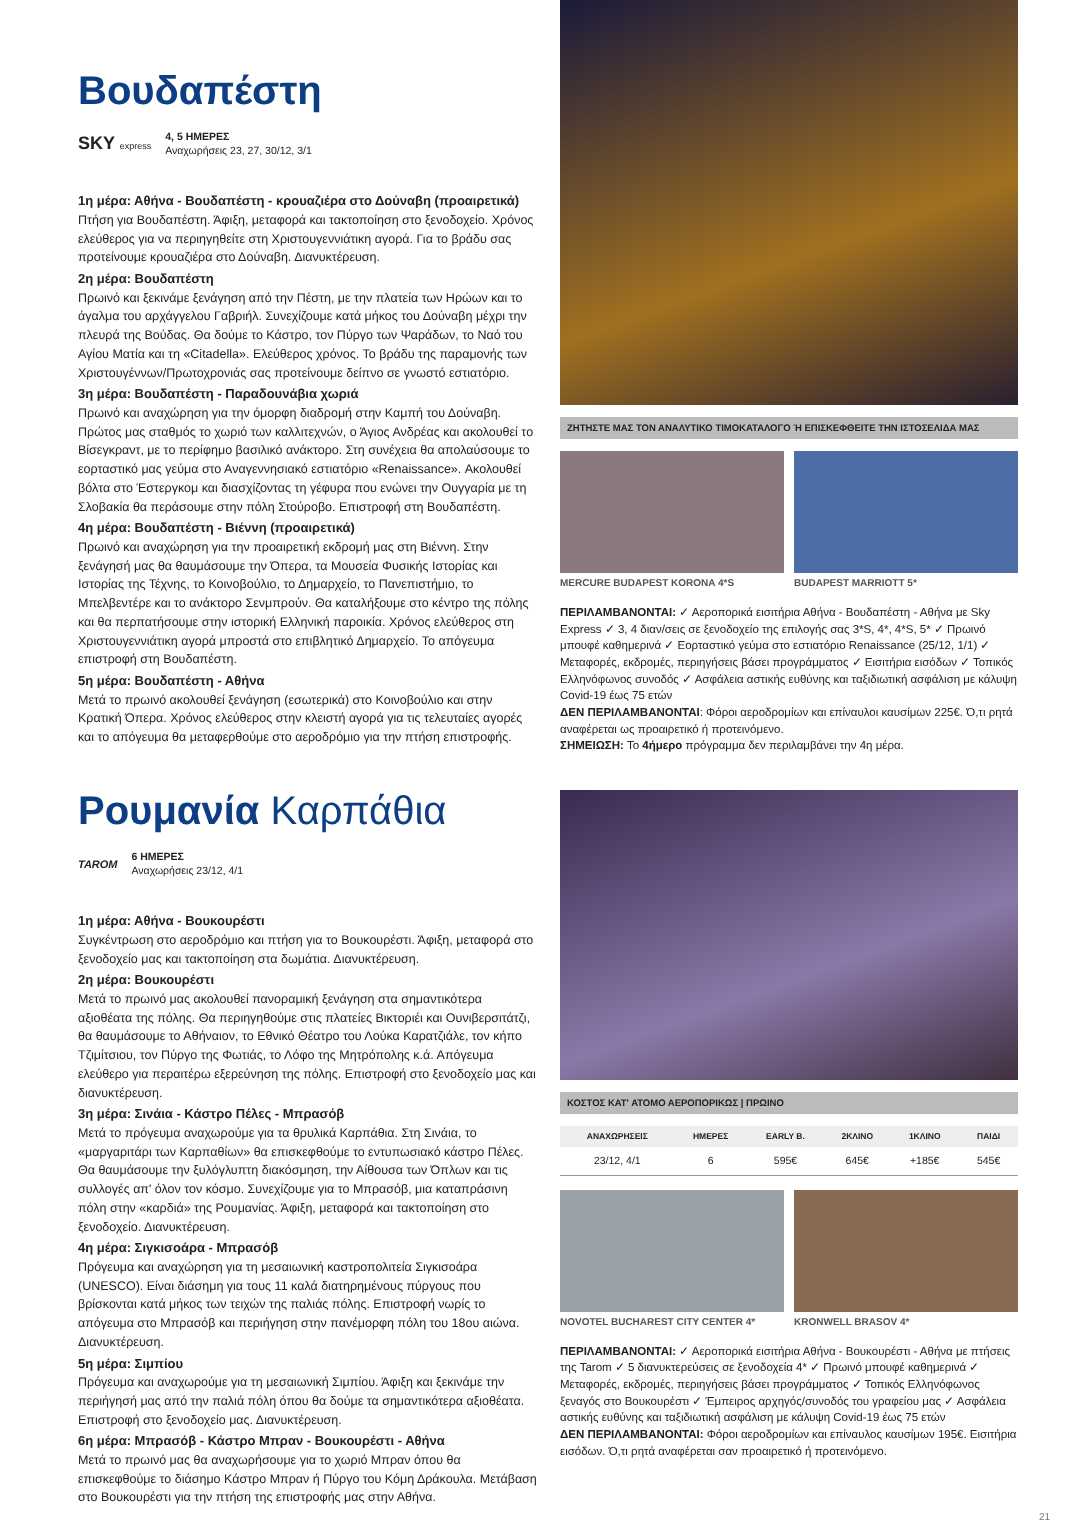Βουδαπέστη
SKY express 4, 5 ΗΜΕΡΕΣ
Αναχωρήσεις 23, 27, 30/12, 3/1
1η μέρα: Αθήνα - Βουδαπέστη - κρουαζιέρα στο Δούναβη (προαιρετικά)
Πτήση για Βουδαπέστη. Άφιξη, μεταφορά και τακτοποίηση στο ξενοδοχείο. Χρόνος ελεύθερος για να περιηγηθείτε στη Χριστουγεννιάτικη αγορά. Για το βράδυ σας προτείνουμε κρουαζιέρα στο Δούναβη. Διανυκτέρευση.
2η μέρα: Βουδαπέστη
Πρωινό και ξεκινάμε ξενάγηση από την Πέστη, με την πλατεία των Ηρώων και το άγαλμα του αρχάγγελου Γαβριήλ. Συνεχίζουμε κατά μήκος του Δούναβη μέχρι την πλευρά της Βούδας. Θα δούμε το Κάστρο, τον Πύργο των Ψαράδων, το Ναό του Αγίου Ματία και τη «Citadella». Ελεύθερος χρόνος. Το βράδυ της παραμονής των Χριστουγέννων/Πρωτοχρονιάς σας προτείνουμε δείπνο σε γνωστό εστιατόριο.
3η μέρα: Βουδαπέστη - Παραδουνάβια χωριά
Πρωινό και αναχώρηση για την όμορφη διαδρομή στην Καμπή του Δούναβη. Πρώτος μας σταθμός το χωριό των καλλιτεχνών, ο Άγιος Ανδρέας και ακολουθεί το Βίσεγκραντ, με το περίφημο βασιλικό ανάκτορο. Στη συνέχεια θα απολαύσουμε το εορταστικό μας γεύμα στο Αναγεννησιακό εστιατόριο «Renaissance». Ακολουθεί βόλτα στο Έστεργκομ και διασχίζοντας τη γέφυρα που ενώνει την Ουγγαρία με τη Σλοβακία θα περάσουμε στην πόλη Στούροβο. Επιστροφή στη Βουδαπέστη.
4η μέρα: Βουδαπέστη - Βιέννη (προαιρετικά)
Πρωινό και αναχώρηση για την προαιρετική εκδρομή μας στη Βιέννη. Στην ξενάγησή μας θα θαυμάσουμε την Όπερα, τα Μουσεία Φυσικής Ιστορίας και Ιστορίας της Τέχνης, το Κοινοβούλιο, το Δημαρχείο, το Πανεπιστήμιο, το Μπελβεντέρε και το ανάκτορο Σενμπρούν. Θα καταλήξουμε στο κέντρο της πόλης και θα περπατήσουμε στην ιστορική Ελληνική παροικία. Χρόνος ελεύθερος στη Χριστουγεννιάτικη αγορά μπροστά στο επιβλητικό Δημαρχείο. Το απόγευμα επιστροφή στη Βουδαπέστη.
5η μέρα: Βουδαπέστη - Αθήνα
Μετά το πρωινό ακολουθεί ξενάγηση (εσωτερικά) στο Κοινοβούλιο και στην Κρατική Όπερα. Χρόνος ελεύθερος στην κλειστή αγορά για τις τελευταίες αγορές και το απόγευμα θα μεταφερθούμε στο αεροδρόμιο για την πτήση επιστροφής.
ΖΗΤΗΣΤΕ ΜΑΣ ΤΟΝ ΑΝΑΛΥΤΙΚΟ ΤΙΜΟΚΑΤΑΛΟΓΟ Ή ΕΠΙΣΚΕΦΘΕΙΤΕ ΤΗΝ ΙΣΤΟΣΕΛΙΔΑ ΜΑΣ
MERCURE BUDAPEST KORONA 4*S BUDAPEST MARRIOTT 5*
ΠΕΡΙΛΑΜΒΑΝΟΝΤΑΙ: ✓ Αεροπορικά εισιτήρια Αθήνα - Βουδαπέστη - Αθήνα με Sky Express ✓ 3, 4 διαν/σεις σε ξενοδοχείο της επιλογής σας 3*S, 4*, 4*S, 5* ✓ Πρωινό μπουφέ καθημερινά ✓ Εορταστικό γεύμα στο εστιατόριο Renaissance (25/12, 1/1) ✓ Μεταφορές, εκδρομές, περιηγήσεις βάσει προγράμματος ✓ Εισιτήρια εισόδων ✓ Τοπικός Ελληνόφωνος συνοδός ✓ Ασφάλεια αστικής ευθύνης και ταξιδιωτική ασφάλιση με κάλυψη Covid-19 έως 75 ετών
ΔΕΝ ΠΕΡΙΛΑΜΒΑΝΟΝΤΑΙ: Φόροι αεροδρομίων και επίναυλοι καυσίμων 225€. Ό,τι ρητά αναφέρεται ως προαιρετικό ή προτεινόμενο.
ΣΗΜΕΙΩΣΗ: Το 4ήμερο πρόγραμμα δεν περιλαμβάνει την 4η μέρα.
Ρουμανία Καρπάθια
TAROM 6 ΗΜΕΡΕΣ
Αναχωρήσεις 23/12, 4/1
1η μέρα: Αθήνα - Βουκουρέστι
Συγκέντρωση στο αεροδρόμιο και πτήση για το Βουκουρέστι. Άφιξη, μεταφορά στο ξενοδοχείο μας και τακτοποίηση στα δωμάτια. Διανυκτέρευση.
2η μέρα: Βουκουρέστι
Μετά το πρωινό μας ακολουθεί πανοραμική ξενάγηση στα σημαντικότερα αξιοθέατα της πόλης. Θα περιηγηθούμε στις πλατείες Βικτοριέι και Ουνιβερσιτάτζι, θα θαυμάσουμε το Αθήναιον, το Εθνικό Θέατρο του Λούκα Καρατζιάλε, τον κήπο Τζιμίτσιου, τον Πύργο της Φωτιάς, το Λόφο της Μητρόπολης κ.ά. Απόγευμα ελεύθερο για περαιτέρω εξερεύνηση της πόλης. Επιστροφή στο ξενοδοχείο μας και διανυκτέρευση.
3η μέρα: Σινάια - Κάστρο Πέλες - Μπρασόβ
Μετά το πρόγευμα αναχωρούμε για τα θρυλικά Καρπάθια. Στη Σινάια, το «μαργαριτάρι των Καρπαθίων» θα επισκεφθούμε το εντυπωσιακό κάστρο Πέλες. Θα θαυμάσουμε την ξυλόγλυπτη διακόσμηση, την Αίθουσα των Όπλων και τις συλλογές απ' όλον τον κόσμο. Συνεχίζουμε για το Μπρασόβ, μια καταπράσινη πόλη στην «καρδιά» της Ρουμανίας. Άφιξη, μεταφορά και τακτοποίηση στο ξενοδοχείο. Διανυκτέρευση.
4η μέρα: Σιγκισοάρα - Μπρασόβ
Πρόγευμα και αναχώρηση για τη μεσαιωνική καστροπολιτεία Σιγκισοάρα (UNESCO). Είναι διάσημη για τους 11 καλά διατηρημένους πύργους που βρίσκονται κατά μήκος των τειχών της παλιάς πόλης. Επιστροφή νωρίς το απόγευμα στο Μπρασόβ και περιήγηση στην πανέμορφη πόλη του 18ου αιώνα. Διανυκτέρευση.
5η μέρα: Σιμπίου
Πρόγευμα και αναχωρούμε για τη μεσαιωνική Σιμπίου. Άφιξη και ξεκινάμε την περιήγησή μας από την παλιά πόλη όπου θα δούμε τα σημαντικότερα αξιοθέατα. Επιστροφή στο ξενοδοχείο μας. Διανυκτέρευση.
6η μέρα: Μπρασόβ - Κάστρο Μπραν - Βουκουρέστι - Αθήνα
Μετά το πρωινό μας θα αναχωρήσουμε για το χωριό Μπραν όπου θα επισκεφθούμε το διάσημο Κάστρο Μπραν ή Πύργο του Κόμη Δράκουλα. Μετάβαση στο Βουκουρέστι για την πτήση της επιστροφής μας στην Αθήνα.
ΚΟΣΤΟΣ ΚΑΤ' ΑΤΟΜΟ ΑΕΡΟΠΟΡΙΚΩΣ | ΠΡΩΙΝΟ
| ΑΝΑΧΩΡΗΣΕΙΣ | ΗΜΕΡΕΣ | EARLY B. | 2ΚΛΙΝΟ | 1ΚΛΙΝΟ | ΠΑΙΔΙ |
| --- | --- | --- | --- | --- | --- |
| 23/12, 4/1 | 6 | 595€ | 645€ | +185€ | 545€ |
NOVOTEL BUCHAREST CITY CENTER 4*
KRONWELL BRASOV 4*
ΠΕΡΙΛΑΜΒΑΝΟΝΤΑΙ: ✓ Αεροπορικά εισιτήρια Αθήνα - Βουκουρέστι - Αθήνα με πτήσεις της Tarom ✓ 5 διανυκτερεύσεις σε ξενοδοχεία 4* ✓ Πρωινό μπουφέ καθημερινά ✓ Μεταφορές, εκδρομές, περιηγήσεις βάσει προγράμματος ✓ Τοπικός Ελληνόφωνος ξεναγός στο Βουκουρέστι ✓ Έμπειρος αρχηγός/συνοδός του γραφείου μας ✓ Ασφάλεια αστικής ευθύνης και ταξιδιωτική ασφάλιση με κάλυψη Covid-19 έως 75 ετών
ΔΕΝ ΠΕΡΙΛΑΜΒΑΝΟΝΤΑΙ: Φόροι αεροδρομίων και επίναυλος καυσίμων 195€. Εισιτήρια εισόδων. Ό,τι ρητά αναφέρεται σαν προαιρετικό ή προτεινόμενο.
21